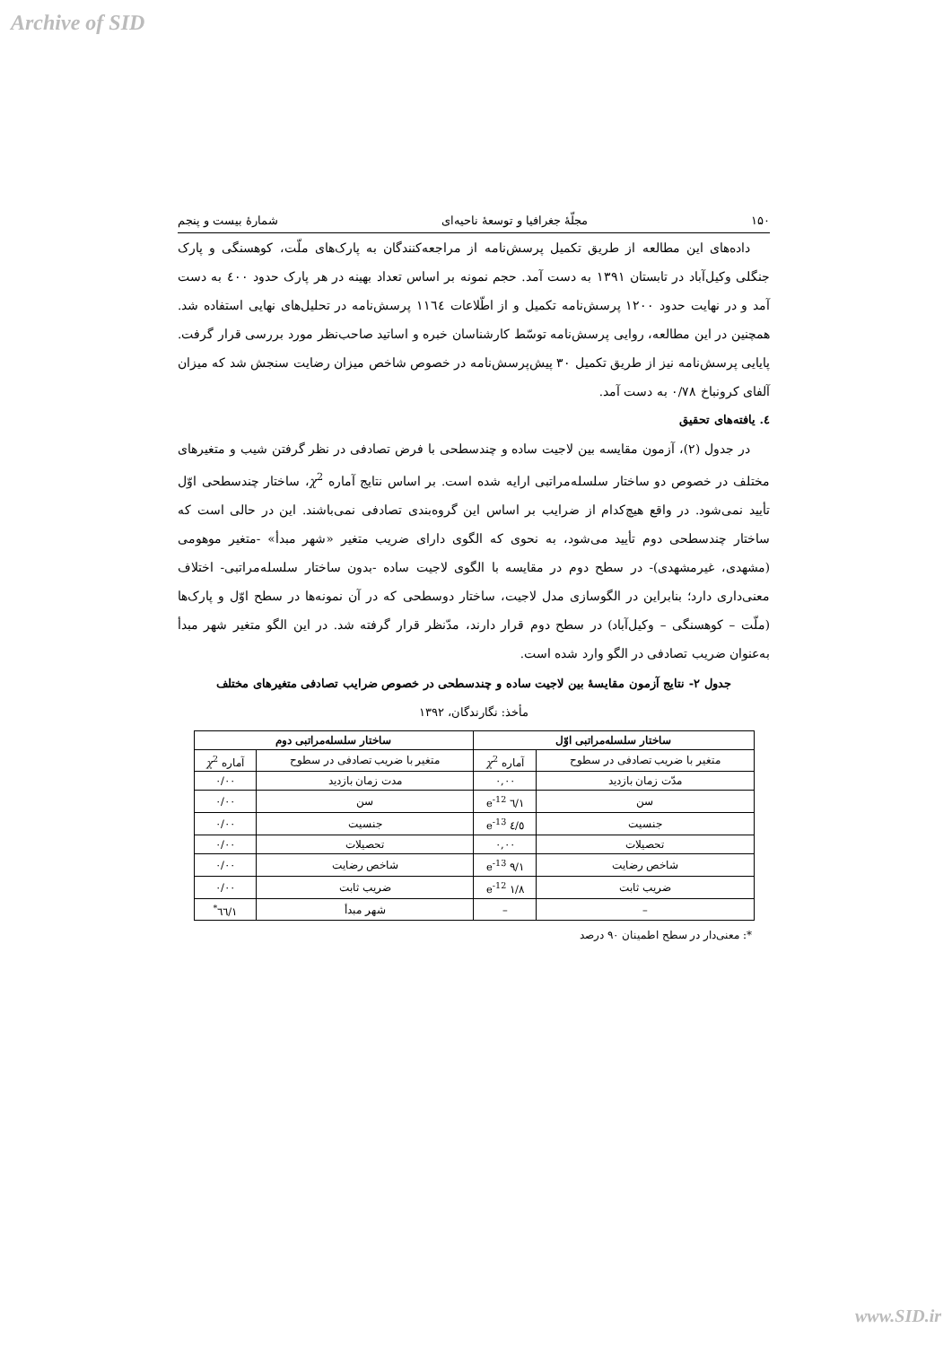Archive of SID
۱۵۰ مجلّهٔ جغرافیا و توسعهٔ ناحیه‌ای شمارهٔ بیست و پنجم
داده‌های این مطالعه از طریق تکمیل پرسش‌نامه از مراجعه‌کنندگان به پارک‌های ملّت، کوهسنگی و پارک جنگلی وکیل‌آباد در تابستان ۱۳۹۱ به دست آمد. حجم نمونه بر اساس تعداد بهینه در هر پارک حدود ٤۰۰ به دست آمد و در نهایت حدود ۱۲۰۰ پرسش‌نامه تکمیل و از اطّلاعات ۱۱٦٤ پرسش‌نامه در تحلیل‌های نهایی استفاده شد. همچنین در این مطالعه، روایی پرسش‌نامه توسّط کارشناسان خبره و اساتید صاحب‌نظر مورد بررسی قرار گرفت. پایایی پرسش‌نامه نیز از طریق تکمیل ۳۰ پیش‌پرسش‌نامه در خصوص شاخص میزان رضایت سنجش شد که میزان آلفای کرونباخ ۰/۷۸ به دست آمد.
٤. یافته‌های تحقیق
در جدول (۲)، آزمون مقایسه بین لاجیت ساده و چندسطحی با فرض تصادفی در نظر گرفتن شیب و متغیرهای مختلف در خصوص دو ساختار سلسله‌مراتبی ارایه شده است. بر اساس نتایج آماره χ<sup>2</sup>، ساختار چندسطحی اوّل تأیید نمی‌شود. در واقع هیچ‌کدام از ضرایب بر اساس این گروه‌بندی تصادفی نمی‌باشند. این در حالی است که ساختار چندسطحی دوم تأیید می‌شود، به نحوی که الگوی دارای ضریب متغیر «شهر مبدأ» -متغیر موهومی (مشهدی، غیرمشهدی)- در سطح دوم در مقایسه با الگوی لاجیت ساده -بدون ساختار سلسله‌مراتبی- اختلاف معنی‌داری دارد؛ بنابراین در الگوسازی مدل لاجیت، ساختار دوسطحی که در آن نمونه‌ها در سطح اوّل و پارک‌ها (ملّت – کوهسنگی – وکیل‌آباد) در سطح دوم قرار دارند، مدّنظر قرار گرفته شد. در این الگو متغیر شهر مبدأ به‌عنوان ضریب تصادفی در الگو وارد شده است.
جدول ۲- نتایج آزمون مقایسهٔ بین لاجیت ساده و چندسطحی در خصوص ضرایب تصادفی متغیرهای مختلف
مأخذ: نگارندگان، ۱۳۹۲
| ساختار سلسله‌مراتبی اوّل | | ساختار سلسله‌مراتبی دوم | |
| --- | --- | --- | --- |
| متغیر با ضریب تصادفی در سطوح | آماره χ<sup>2</sup> | متغیر با ضریب تصادفی در سطوح | آماره χ<sup>2</sup> |
| مدّت زمان بازدید | ۰,۰۰ | مدت زمان بازدید | ۰/۰۰ |
| سن | ۱/٦ e<sup>-12</sup> | سن | ۰/۰۰ |
| جنسیت | ٤/٥ e<sup>-13</sup> | جنسیت | ۰/۰۰ |
| تحصیلات | ۰,۰۰ | تحصیلات | ۰/۰۰ |
| شاخص رضایت | ۹/۱ e<sup>-13</sup> | شاخص رضایت | ۰/۰۰ |
| ضریب ثابت | ۱/۸ e<sup>-12</sup> | ضریب ثابت | ۰/۰۰ |
| – | – | شهر مبدأ | ۱/٦٦<sup>*</sup> |
*: معنی‌دار در سطح اطمینان ۹۰ درصد
www.SID.ir